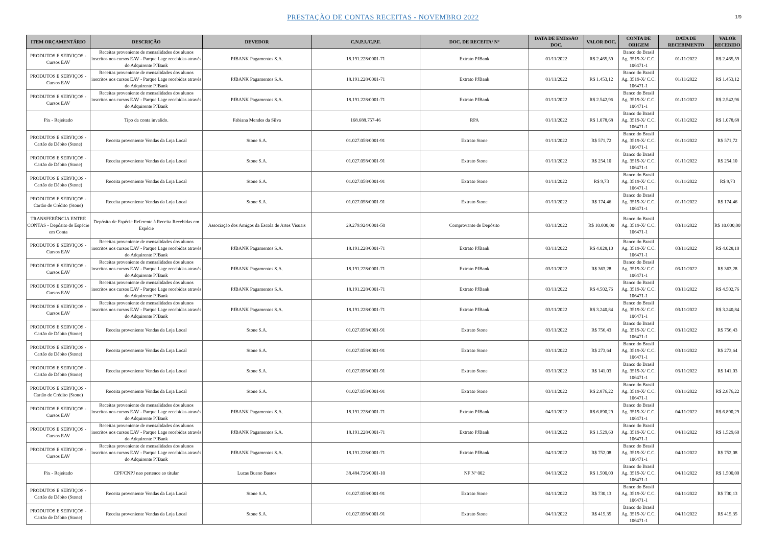PRESTAÇÃO DE CONTAS RECEITAS - NOVEMBRO 2022
1/9
| ITEM ORÇAMENTÁRIO | DESCRIÇÃO | DEVEDOR | C.N.P.J./C.P.F. | DOC. DE RECEITA/ N° | DATA DE EMISSÃO DOC. | VALOR DOC. | CONTA DE ORIGEM | DATA DE RECEBIMENTO | VALOR RECEBIDO |
| --- | --- | --- | --- | --- | --- | --- | --- | --- | --- |
| PRODUTOS E SERVIÇOS - Cursos EAV | Receitas proveniente de mensalidades dos alunos inscritos nos cursos EAV - Parque Lage recebidas através do Adquirente PJBank | PJBANK Pagamentos S.A. | 18.191.228/0001-71 | Extrato PJBank | 01/11/2022 | R$ 2.465,59 | Banco do Brasil Ag. 3519-X/ C.C. 106471-1 | 01/11/2022 | R$ 2.465,59 |
| PRODUTOS E SERVIÇOS - Cursos EAV | Receitas proveniente de mensalidades dos alunos inscritos nos cursos EAV - Parque Lage recebidas através do Adquirente PJBank | PJBANK Pagamentos S.A. | 18.191.228/0001-71 | Extrato PJBank | 01/11/2022 | R$ 1.453,12 | Banco do Brasil Ag. 3519-X/ C.C. 106471-1 | 01/11/2022 | R$ 1.453,12 |
| PRODUTOS E SERVIÇOS - Cursos EAV | Receitas proveniente de mensalidades dos alunos inscritos nos cursos EAV - Parque Lage recebidas através do Adquirente PJBank | PJBANK Pagamentos S.A. | 18.191.228/0001-71 | Extrato PJBank | 01/11/2022 | R$ 2.542,96 | Banco do Brasil Ag. 3519-X/ C.C. 106471-1 | 01/11/2022 | R$ 2.542,96 |
| Pix - Rejeitado | Tipo da conta invalido. | Fabiana Mendes da Silva | 168.688.757-46 | RPA | 01/11/2022 | R$ 1.078,68 | Banco do Brasil Ag. 3519-X/ C.C. 106471-1 | 01/11/2022 | R$ 1.078,68 |
| PRODUTOS E SERVIÇOS - Cartão de Débito (Stone) | Receita proveniente Vendas da Loja Local | Stone S.A. | 01.027.058/0001-91 | Extrato Stone | 01/11/2022 | R$ 571,72 | Banco do Brasil Ag. 3519-X/ C.C. 106471-1 | 01/11/2022 | R$ 571,72 |
| PRODUTOS E SERVIÇOS - Cartão de Débito (Stone) | Receita proveniente Vendas da Loja Local | Stone S.A. | 01.027.058/0001-91 | Extrato Stone | 01/11/2022 | R$ 254,10 | Banco do Brasil Ag. 3519-X/ C.C. 106471-1 | 01/11/2022 | R$ 254,10 |
| PRODUTOS E SERVIÇOS - Cartão de Débito (Stone) | Receita proveniente Vendas da Loja Local | Stone S.A. | 01.027.058/0001-91 | Extrato Stone | 01/11/2022 | R$ 9,73 | Banco do Brasil Ag. 3519-X/ C.C. 106471-1 | 01/11/2022 | R$ 9,73 |
| PRODUTOS E SERVIÇOS - Cartão de Crédito (Stone) | Receita proveniente Vendas da Loja Local | Stone S.A. | 01.027.058/0001-91 | Extrato Stone | 01/11/2022 | R$ 174,46 | Banco do Brasil Ag. 3519-X/ C.C. 106471-1 | 01/11/2022 | R$ 174,46 |
| TRANSFERÊNCIA ENTRE CONTAS - Depósito de Espécie em Conta | Depósito de Espécie Referente à Receita Recebidas em Espécie | Associação dos Amigos da Escola de Artes Visuais | 29.279.924/0001-50 | Comprovante de Depósito | 03/11/2022 | R$ 10.000,00 | Banco do Brasil Ag. 3519-X/ C.C. 106471-1 | 03/11/2022 | R$ 10.000,00 |
| PRODUTOS E SERVIÇOS - Cursos EAV | Receitas proveniente de mensalidades dos alunos inscritos nos cursos EAV - Parque Lage recebidas através do Adquirente PJBank | PJBANK Pagamentos S.A. | 18.191.228/0001-71 | Extrato PJBank | 03/11/2022 | R$ 4.028,10 | Banco do Brasil Ag. 3519-X/ C.C. 106471-1 | 03/11/2022 | R$ 4.028,10 |
| PRODUTOS E SERVIÇOS - Cursos EAV | Receitas proveniente de mensalidades dos alunos inscritos nos cursos EAV - Parque Lage recebidas através do Adquirente PJBank | PJBANK Pagamentos S.A. | 18.191.228/0001-71 | Extrato PJBank | 03/11/2022 | R$ 363,28 | Banco do Brasil Ag. 3519-X/ C.C. 106471-1 | 03/11/2022 | R$ 363,28 |
| PRODUTOS E SERVIÇOS - Cursos EAV | Receitas proveniente de mensalidades dos alunos inscritos nos cursos EAV - Parque Lage recebidas através do Adquirente PJBank | PJBANK Pagamentos S.A. | 18.191.228/0001-71 | Extrato PJBank | 03/11/2022 | R$ 4.502,76 | Banco do Brasil Ag. 3519-X/ C.C. 106471-1 | 03/11/2022 | R$ 4.502,76 |
| PRODUTOS E SERVIÇOS - Cursos EAV | Receitas proveniente de mensalidades dos alunos inscritos nos cursos EAV - Parque Lage recebidas através do Adquirente PJBank | PJBANK Pagamentos S.A. | 18.191.228/0001-71 | Extrato PJBank | 03/11/2022 | R$ 3.240,84 | Banco do Brasil Ag. 3519-X/ C.C. 106471-1 | 03/11/2022 | R$ 3.240,84 |
| PRODUTOS E SERVIÇOS - Cartão de Débito (Stone) | Receita proveniente Vendas da Loja Local | Stone S.A. | 01.027.058/0001-91 | Extrato Stone | 03/11/2022 | R$ 756,43 | Banco do Brasil Ag. 3519-X/ C.C. 106471-1 | 03/11/2022 | R$ 756,43 |
| PRODUTOS E SERVIÇOS - Cartão de Débito (Stone) | Receita proveniente Vendas da Loja Local | Stone S.A. | 01.027.058/0001-91 | Extrato Stone | 03/11/2022 | R$ 273,64 | Banco do Brasil Ag. 3519-X/ C.C. 106471-1 | 03/11/2022 | R$ 273,64 |
| PRODUTOS E SERVIÇOS - Cartão de Débito (Stone) | Receita proveniente Vendas da Loja Local | Stone S.A. | 01.027.058/0001-91 | Extrato Stone | 03/11/2022 | R$ 141,03 | Banco do Brasil Ag. 3519-X/ C.C. 106471-1 | 03/11/2022 | R$ 141,03 |
| PRODUTOS E SERVIÇOS - Cartão de Crédito (Stone) | Receita proveniente Vendas da Loja Local | Stone S.A. | 01.027.058/0001-91 | Extrato Stone | 03/11/2022 | R$ 2.876,22 | Banco do Brasil Ag. 3519-X/ C.C. 106471-1 | 03/11/2022 | R$ 2.876,22 |
| PRODUTOS E SERVIÇOS - Cursos EAV | Receitas proveniente de mensalidades dos alunos inscritos nos cursos EAV - Parque Lage recebidas através do Adquirente PJBank | PJBANK Pagamentos S.A. | 18.191.228/0001-71 | Extrato PJBank | 04/11/2022 | R$ 6.890,29 | Banco do Brasil Ag. 3519-X/ C.C. 106471-1 | 04/11/2022 | R$ 6.890,29 |
| PRODUTOS E SERVIÇOS - Cursos EAV | Receitas proveniente de mensalidades dos alunos inscritos nos cursos EAV - Parque Lage recebidas através do Adquirente PJBank | PJBANK Pagamentos S.A. | 18.191.228/0001-71 | Extrato PJBank | 04/11/2022 | R$ 1.529,60 | Banco do Brasil Ag. 3519-X/ C.C. 106471-1 | 04/11/2022 | R$ 1.529,60 |
| PRODUTOS E SERVIÇOS - Cursos EAV | Receitas proveniente de mensalidades dos alunos inscritos nos cursos EAV - Parque Lage recebidas através do Adquirente PJBank | PJBANK Pagamentos S.A. | 18.191.228/0001-71 | Extrato PJBank | 04/11/2022 | R$ 752,08 | Banco do Brasil Ag. 3519-X/ C.C. 106471-1 | 04/11/2022 | R$ 752,08 |
| Pix - Rejeitado | CPF/CNPJ nao pertence ao titular | Lucas Bueno Bastos | 38.484.726/0001-10 | NF Nº 002 | 04/11/2022 | R$ 1.500,00 | Banco do Brasil Ag. 3519-X/ C.C. 106471-1 | 04/11/2022 | R$ 1.500,00 |
| PRODUTOS E SERVIÇOS - Cartão de Débito (Stone) | Receita proveniente Vendas da Loja Local | Stone S.A. | 01.027.058/0001-91 | Extrato Stone | 04/11/2022 | R$ 730,13 | Banco do Brasil Ag. 3519-X/ C.C. 106471-1 | 04/11/2022 | R$ 730,13 |
| PRODUTOS E SERVIÇOS - Cartão de Débito (Stone) | Receita proveniente Vendas da Loja Local | Stone S.A. | 01.027.058/0001-91 | Extrato Stone | 04/11/2022 | R$ 415,35 | Banco do Brasil Ag. 3519-X/ C.C. 106471-1 | 04/11/2022 | R$ 415,35 |